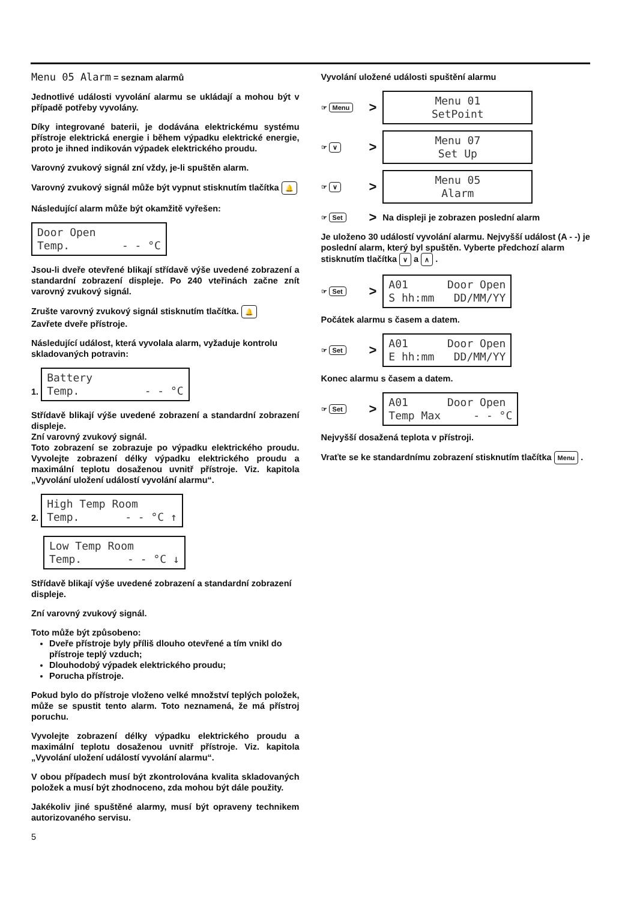Menu 05 Alarm = seznam alarmů
Jednotlivé události vyvolání alarmu se ukládají a mohou být v případě potřeby vyvolány.
Díky integrované baterii, je dodávána elektrickému systému přístroje elektrická energie i během výpadku elektrické energie, proto je ihned indikován výpadek elektrického proudu.
Varovný zvukový signál zní vždy, je-li spuštěn alarm.
Varovný zvukový signál může být vypnut stisknutím tlačítka 🔔
Následující alarm může být okamžitě vyřešen:
Door Open Temp. - - °C
Jsou-li dveře otevřené blikají střídavě výše uvedené zobrazení a standardní zobrazení displeje. Po 240 vteřinách začne znít varovný zvukový signál.
Zrušte varovný zvukový signál stisknutím tlačítka. 🔔
Zavřete dveře přístroje.
Následující událost, která vyvolala alarm, vyžaduje kontrolu skladovaných potravin:
1. Battery Temp. - - °C
Střídavě blikají výše uvedené zobrazení a standardní zobrazení displeje.
Zní varovný zvukový signál.
Toto zobrazení se zobrazuje po výpadku elektrického proudu. Vyvolejte zobrazení délky výpadku elektrického proudu a maximální teplotu dosaženou uvnitř přístroje. Viz. kapitola „Vyvolání uložení událostí vyvolání alarmu“.
2. High Temp Room Temp. - - °C ↑
Low Temp Room Temp. - - °C ↓
Střídavě blikají výše uvedené zobrazení a standardní zobrazení displeje.
Zní varovný zvukový signál.
Toto může být způsobeno:
Dveře přístroje byly příliš dlouho otevřené a tím vnikl do přístroje teplý vzduch;
Dlouhodobý výpadek elektrického proudu;
Porucha přístroje.
Pokud bylo do přístroje vloženo velké množství teplých položek, může se spustit tento alarm. Toto neznamená, že má přístroj poruchu.
Vyvolejte zobrazení délky výpadku elektrického proudu a maximální teplotu dosaženou uvnitř přístroje. Viz. kapitola „Vyvolání uložení událostí vyvolání alarmu“.
V obou případech musí být zkontrolována kvalita skladovaných položek a musí být zhodnoceno, zda mohou být dále použity.
Jakékoliv jiné spuštěné alarmy, musí být opraveny technikem autorizovaného servisu.
5
Vyvolání uložené události spuštění alarmu
☞ Menu > Menu 01 SetPoint
☞ ∨ > Menu 07 Set Up
☞ ∨ > Menu 05 Alarm
☞ Set > Na displeji je zobrazen poslední alarm
Je uloženo 30 událostí vyvolání alarmu. Nejvyšší událost (A - -) je poslední alarm, který byl spuštěn. Vyberte předchozí alarm stisknutím tlačítka ∨ a ∧ .
☞ Set > A01 Door Open S hh:mm DD/MM/YY
Počátek alarmu s časem a datem.
☞ Set > A01 Door Open E hh:mm DD/MM/YY
Konec alarmu s časem a datem.
☞ Set > A01 Door Open Temp Max - - °C
Nejvyšší dosažená teplota v přístroji.
Vraťte se ke standardnímu zobrazení stisknutím tlačítka Menu .